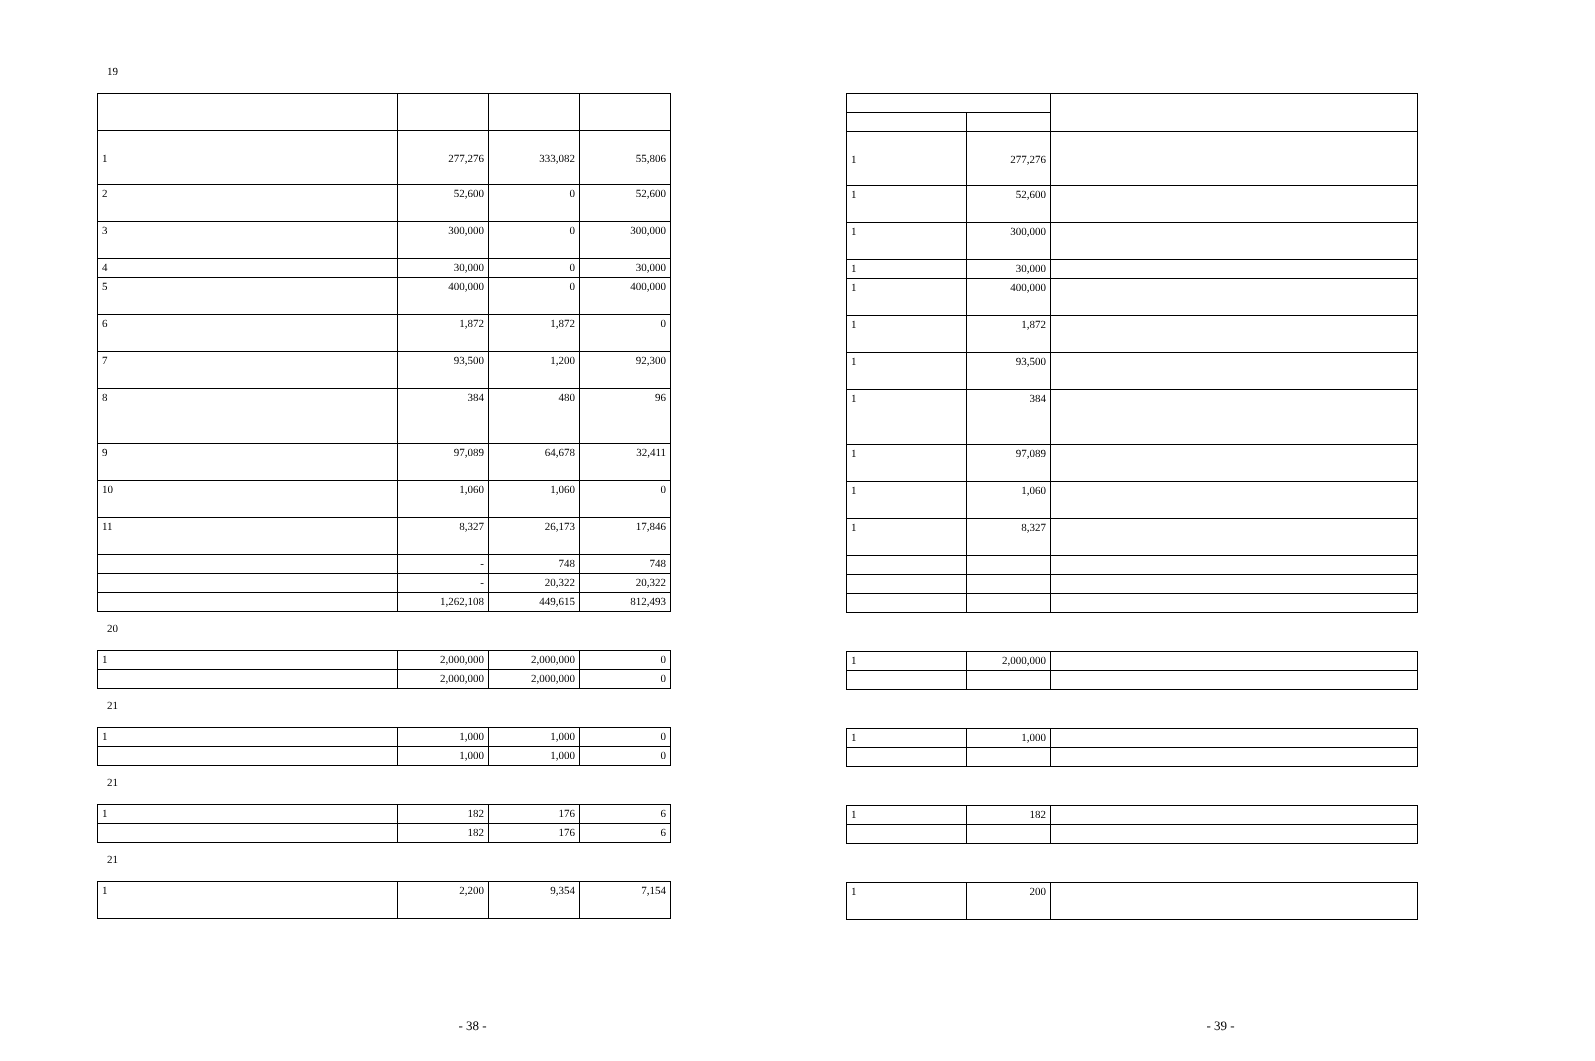19
| 1 | 277,276 | 333,082 | 55,806 |
| 2 | 52,600 | 0 | 52,600 |
| 3 | 300,000 | 0 | 300,000 |
| 4 | 30,000 | 0 | 30,000 |
| 5 | 400,000 | 0 | 400,000 |
| 6 | 1,872 | 1,872 | 0 |
| 7 | 93,500 | 1,200 | 92,300 |
| 8 | 384 | 480 | 96 |
| 9 | 97,089 | 64,678 | 32,411 |
| 10 | 1,060 | 1,060 | 0 |
| 11 | 8,327 | 26,173 | 17,846 |
| | - | 748 | 748 |
| | - | 20,322 | 20,322 |
| | 1,262,108 | 449,615 | 812,493 |
20
| 1 | 2,000,000 | 2,000,000 | 0 |
| | 2,000,000 | 2,000,000 | 0 |
21
| 1 | 1,000 | 1,000 | 0 |
| | 1,000 | 1,000 | 0 |
21
| 1 | 182 | 176 | 6 |
| | 182 | 176 | 6 |
21
| 1 | 2,200 | 9,354 | 7,154 |
- 38 -
| 1 | 277,276 | |
| 1 | 52,600 | |
| 1 | 300,000 | |
| 1 | 30,000 | |
| 1 | 400,000 | |
| 1 | 1,872 | |
| 1 | 93,500 | |
| 1 | 384 | |
| 1 | 97,089 | |
| 1 | 1,060 | |
| 1 | 8,327 | |
| 1 | 2,000,000 | |
| 1 | 1,000 | |
| 1 | 182 | |
| 1 | 200 | |
- 39 -